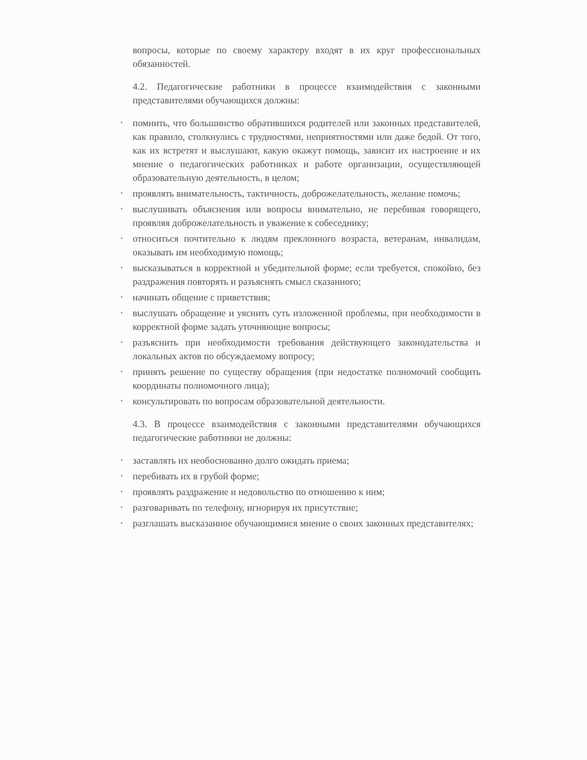вопросы, которые по своему характеру входят в их круг профессиональных обязанностей.
4.2. Педагогические работники в процессе взаимодействия с законными представителями обучающихся должны:
• помнить, что большинство обратившихся родителей или законных представителей, как правило, столкнулись с трудностями, неприятностями или даже бедой. От того, как их встретят и выслушают, какую окажут помощь, зависит их настроение и их мнение о педагогических работниках и работе организации, осуществляющей образовательную деятельность, в целом;
• проявлять внимательность, тактичность, доброжелательность, желание помочь;
• выслушивать объяснения или вопросы внимательно, не перебивая говорящего, проявляя доброжелательность и уважение к собеседнику;
• относиться почтительно к людям преклонного возраста, ветеранам, инвалидам, оказывать им необходимую помощь;
• высказываться в корректной и убедительной форме; если требуется, спокойно, без раздражения повторять и разъяснять смысл сказанного;
• начинать общение с приветствия;
• выслушать обращение и уяснить суть изложенной проблемы, при необходимости в корректной форме задать уточняющие вопросы;
• разъяснить при необходимости требования действующего законодательства и локальных актов по обсуждаемому вопросу;
• принять решение по существу обращения (при недостатке полномочий сообщить координаты полномочного лица);
• консультировать по вопросам образовательной деятельности.
4.3. В процессе взаимодействия с законными представителями обучающихся педагогические работники не должны:
• заставлять их необоснованно долго ожидать приема;
• перебивать их в грубой форме;
• проявлять раздражение и недовольство по отношению к ним;
• разговаривать по телефону, игнорируя их присутствие;
• разглашать высказанное обучающимися мнение о своих законных представителях;